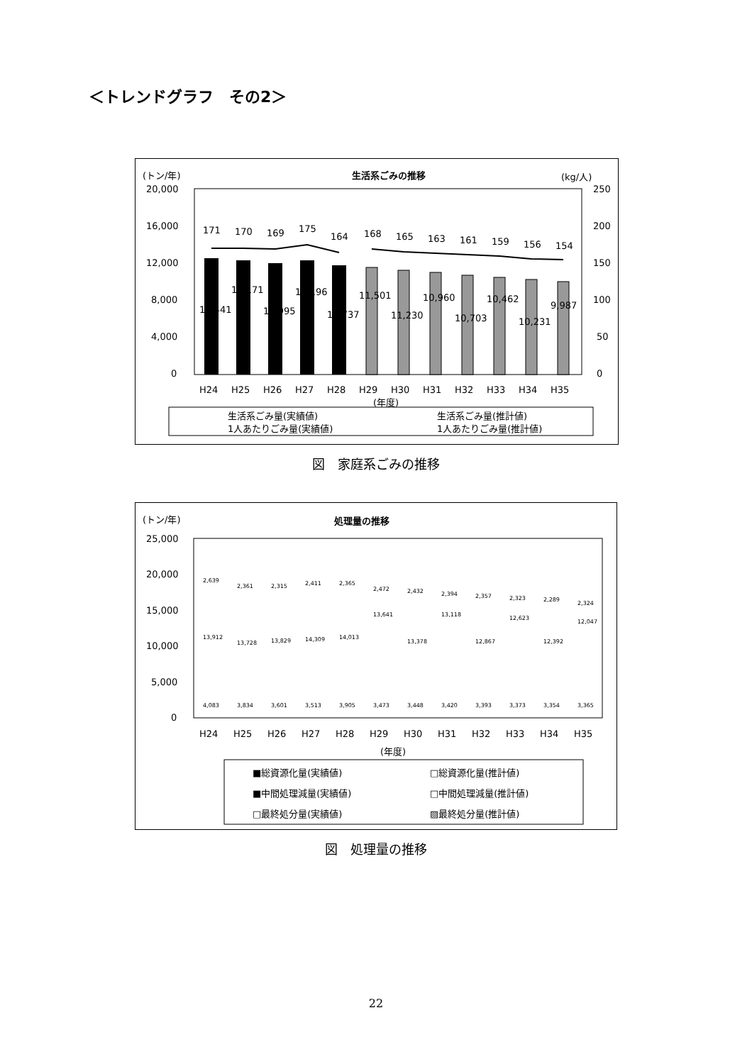＜トレンドグラフ　その2＞
(トン/年)
生活系ごみの推移
(kg/人)
20,000
16,000
12,000
8,000
4,000
0
250
200
150
100
50
0
171
170
169
175
164
168
165
163
161
159
156
154
12,441
12,171
11,995
12,196
11,737
11,501
11,230
10,960
10,703
10,462
10,231
9,987
H24
H25
H26
H27
H28
H29
H30
H31
H32
H33
H34
H35
(年度)
生活系ごみ量(実績値)
生活系ごみ量(推計値)
1人あたりごみ量(実績値)
1人あたりごみ量(推計値)
図　家庭系ごみの推移
(トン/年)
処理量の推移
25,000
20,000
15,000
10,000
5,000
0
H24
H25
H26
H27
H28
H29
H30
H31
H32
H33
H34
H35
(年度)
2,639
13,912
4,083
2,361
13,728
3,834
2,315
13,829
3,601
2,411
14,309
3,513
2,365
14,013
3,905
2,472
13,641
3,473
2,432
13,378
3,448
2,394
13,118
3,420
2,357
12,867
3,393
2,323
12,623
3,373
2,289
12,392
3,354
2,324
12,047
3,365
■総資源化量(実績値)
□総資源化量(推計値)
■中間処理減量(実績値)
□中間処理減量(推計値)
□最終処分量(実績値)
▨最終処分量(推計値)
図　処理量の推移
22